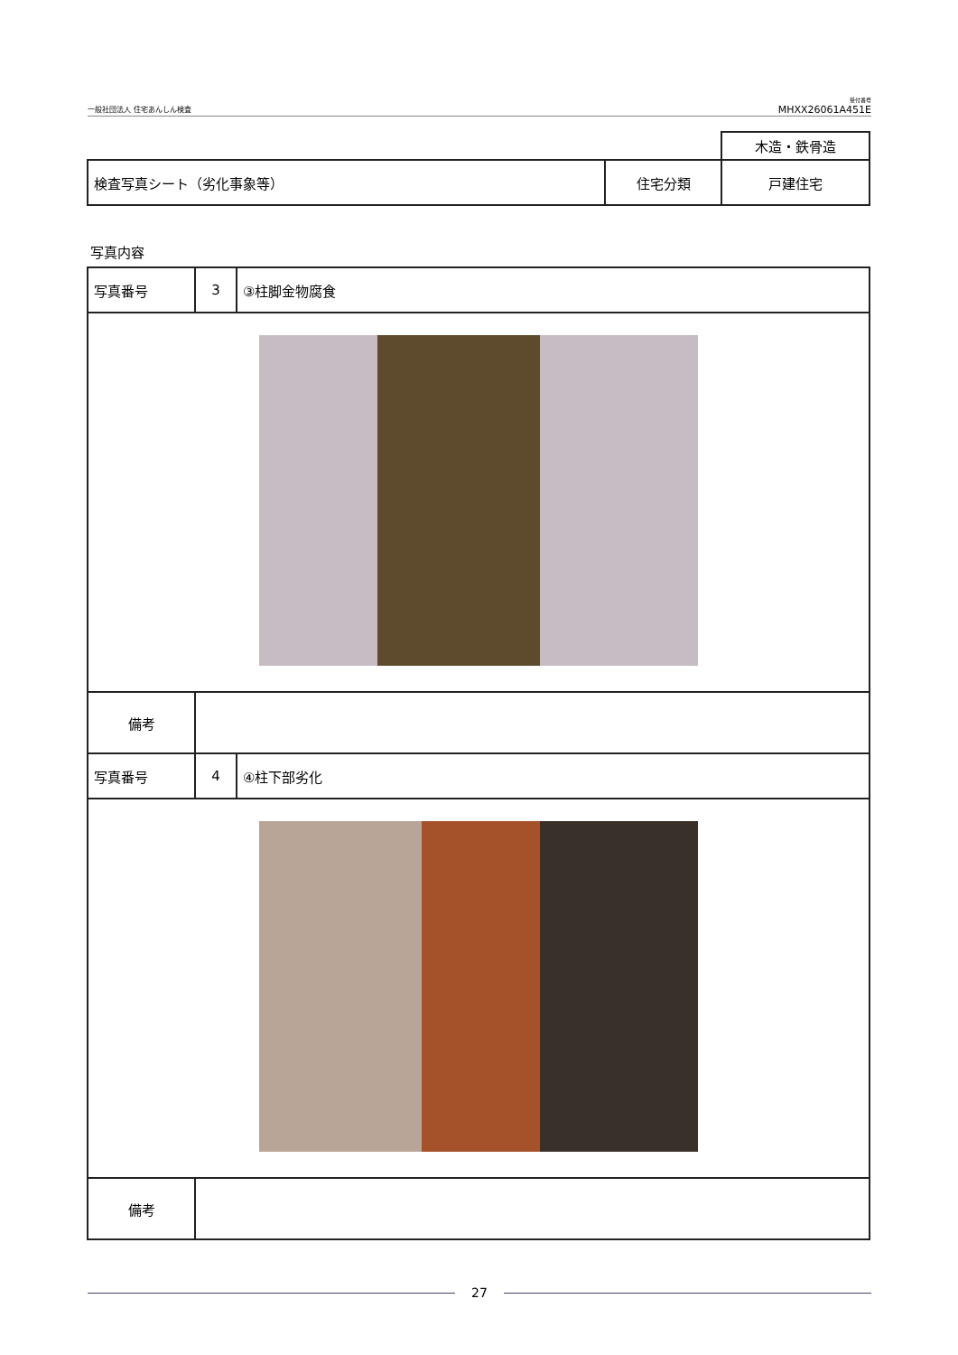一般社団法人 住宅あんしん検査
受付番号
MHXX26061A451E
| | | 木造・鉄骨造 |
| 検査写真シート（劣化事象等） | 住宅分類 | 戸建住宅 |
写真内容
| 写真番号 | 3 | ③柱脚金物腐食 |
| 備考 | | |
| 写真番号 | 4 | ④柱下部劣化 |
| 備考 | | |
27